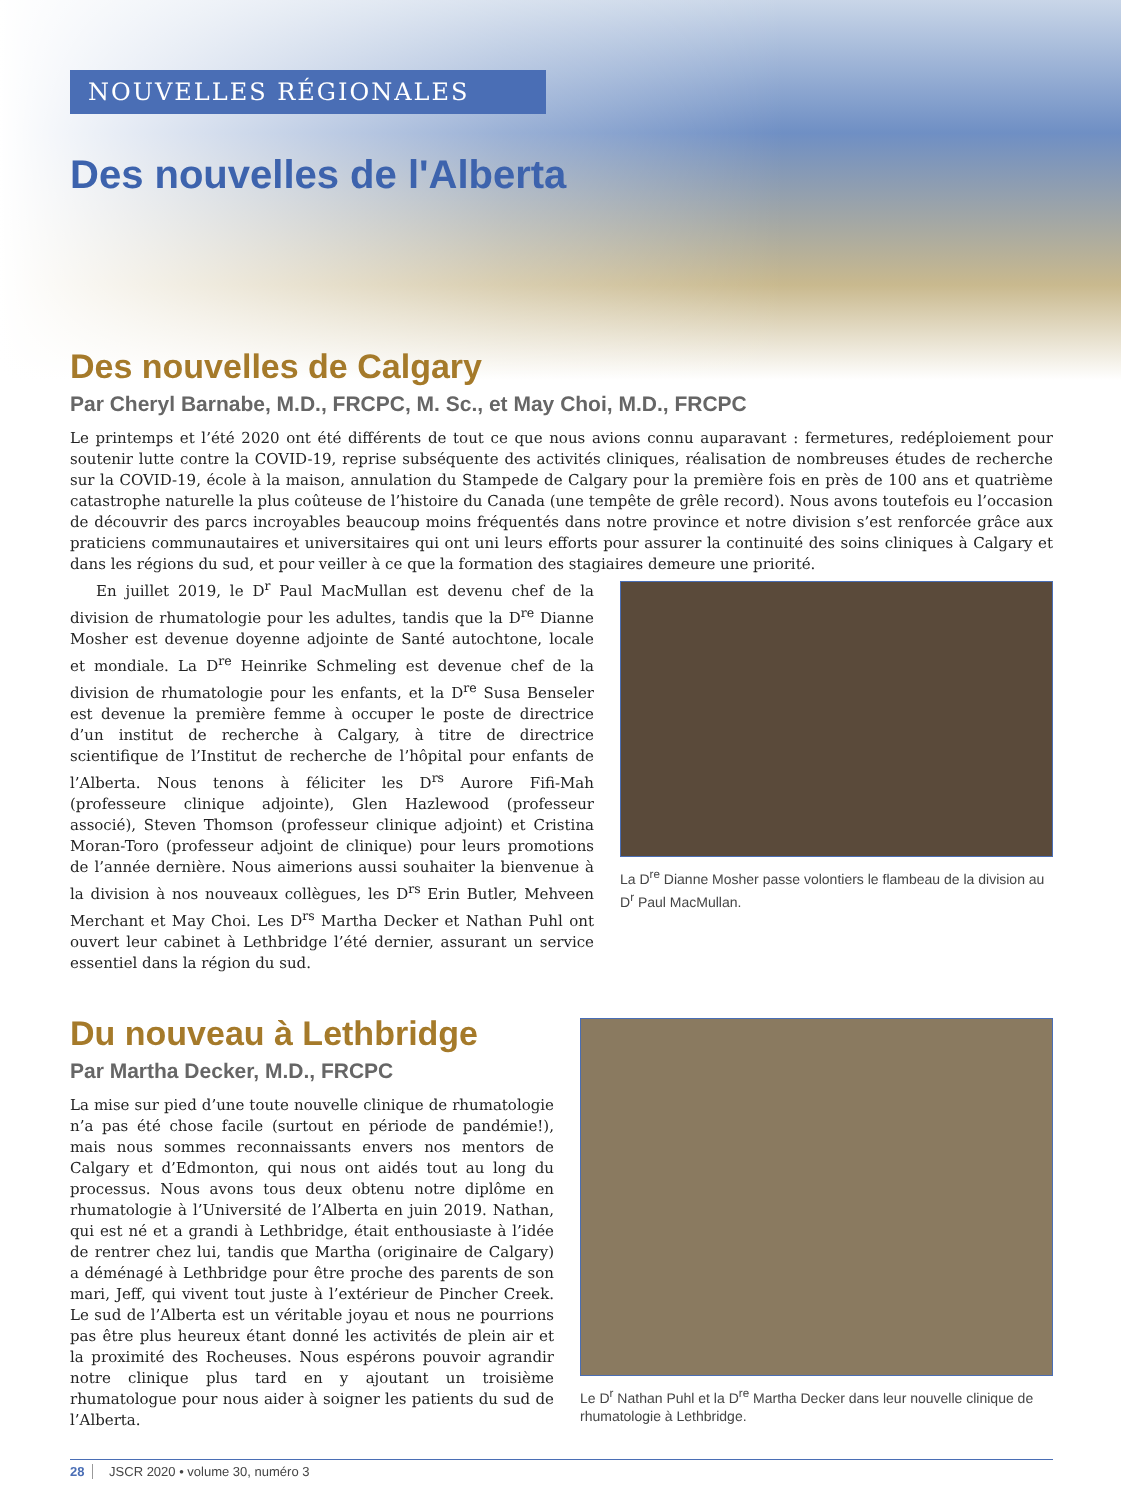NOUVELLES RÉGIONALES
Des nouvelles de l'Alberta
Des nouvelles de Calgary
Par Cheryl Barnabe, M.D., FRCPC, M. Sc., et May Choi, M.D., FRCPC
Le printemps et l’été 2020 ont été différents de tout ce que nous avions connu auparavant : fermetures, redéploiement pour soutenir lutte contre la COVID-19, reprise subséquente des activités cliniques, réalisation de nombreuses études de recherche sur la COVID-19, école à la maison, annulation du Stampede de Calgary pour la première fois en près de 100 ans et quatrième catastrophe naturelle la plus coûteuse de l’histoire du Canada (une tempête de grêle record). Nous avons toutefois eu l’occasion de découvrir des parcs incroyables beaucoup moins fréquentés dans notre province et notre division s’est renforcée grâce aux praticiens communautaires et universitaires qui ont uni leurs efforts pour assurer la continuité des soins cliniques à Calgary et dans les régions du sud, et pour veiller à ce que la formation des stagiaires demeure une priorité.
En juillet 2019, le D<sup>r</sup> Paul MacMullan est devenu chef de la division de rhumatologie pour les adultes, tandis que la D<sup>re</sup> Dianne Mosher est devenue doyenne adjointe de Santé autochtone, locale et mondiale. La D<sup>re</sup> Heinrike Schmeling est devenue chef de la division de rhumatologie pour les enfants, et la D<sup>re</sup> Susa Benseler est devenue la première femme à occuper le poste de directrice d’un institut de recherche à Calgary, à titre de directrice scientifique de l’Institut de recherche de l’hôpital pour enfants de l’Alberta. Nous tenons à féliciter les D<sup>rs</sup> Aurore Fifi-Mah (professeure clinique adjointe), Glen Hazlewood (professeur associé), Steven Thomson (professeur clinique adjoint) et Cristina Moran-Toro (professeur adjoint de clinique) pour leurs promotions de l’année dernière. Nous aimerions aussi souhaiter la bienvenue à la division à nos nouveaux collègues, les D<sup>rs</sup> Erin Butler, Mehveen Merchant et May Choi. Les D<sup>rs</sup> Martha Decker et Nathan Puhl ont ouvert leur cabinet à Lethbridge l’été dernier, assurant un service essentiel dans la région du sud.
La D<sup>re</sup> Dianne Mosher passe volontiers le flambeau de la division au D<sup>r</sup> Paul MacMullan.
Du nouveau à Lethbridge
Par Martha Decker, M.D., FRCPC
La mise sur pied d’une toute nouvelle clinique de rhumatologie n’a pas été chose facile (surtout en période de pandémie!), mais nous sommes reconnaissants envers nos mentors de Calgary et d’Edmonton, qui nous ont aidés tout au long du processus. Nous avons tous deux obtenu notre diplôme en rhumatologie à l’Université de l’Alberta en juin 2019. Nathan, qui est né et a grandi à Lethbridge, était enthousiaste à l’idée de rentrer chez lui, tandis que Martha (originaire de Calgary) a déménagé à Lethbridge pour être proche des parents de son mari, Jeff, qui vivent tout juste à l’extérieur de Pincher Creek. Le sud de l’Alberta est un véritable joyau et nous ne pourrions pas être plus heureux étant donné les activités de plein air et la proximité des Rocheuses. Nous espérons pouvoir agrandir notre clinique plus tard en y ajoutant un troisième rhumatologue pour nous aider à soigner les patients du sud de l’Alberta.
Le D<sup>r</sup> Nathan Puhl et la D<sup>re</sup> Martha Decker dans leur nouvelle clinique de rhumatologie à Lethbridge.
28 JSCR 2020 • volume 30, numéro 3